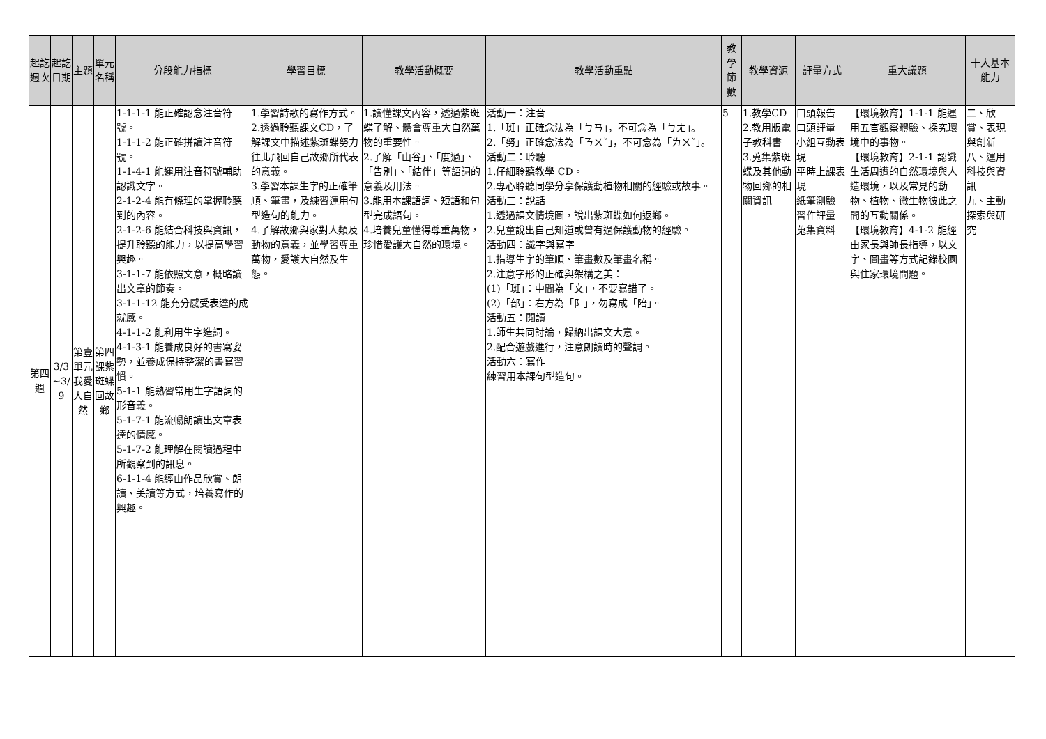| 起訖週次 | 起訖日期 | 主題 | 單元名稱 | 分段能力指標 | 學習目標 | 教學活動概要 | 教學活動重點 | 教學節數 | 教學資源 | 評量方式 | 重大議題 | 十大基本能力 |
| --- | --- | --- | --- | --- | --- | --- | --- | --- | --- | --- | --- | --- |
| 第四週 | 3/3 ~3/ 9 | 第壹單元我愛大自然 | 第四課紫斑蝶回故鄉 | 1-1-1-1 能正確認念注音符號。 1-1-1-2 能正確拼讀注音符號。 1-1-4-1 能運用注音符號輔助認識文字。 2-1-2-4 能有條理的掌握聆聽到的內容。 2-1-2-6 能結合科技與資訊，提升聆聽的能力，以提高學習興趣。 3-1-1-7 能依照文意，概略讀出文章的節奏。 3-1-1-12 能充分感受表達的成就感。 4-1-1-2 能利用生字造詞。 4-1-3-1 能養成良好的書寫姿勢，並養成保持整潔的書寫習慣。 5-1-1 能熟習常用生字語詞的形音義。 5-1-7-1 能流暢朗讀出文章表達的情感。 5-1-7-2 能理解在閱讀過程中所觀察到的訊息。 6-1-1-4 能經由作品欣賞、朗讀、美讀等方式，培養寫作的興趣。 | 1.學習詩歌的寫作方式。 2.透過聆聽課文CD，了解課文中描述紫斑蝶努力往北飛回自己故鄉所代表的意義。 3.學習本課生字的正確筆順、筆畫，及練習運用句型造句的能力。 4.了解故鄉與家對人類及動物的意義，並學習尊重萬物，愛護大自然及生態。 | 1.讀懂課文內容，透過紫斑蝶了解、體會尊重大自然萬物的重要性。 2.了解「山谷」、「度過」、「告別」、「結伴」等語詞的意義及用法。 3.能用本課語詞、短語和句型完成語句。 4.培養兒童懂得尊重萬物，珍惜愛護大自然的環境。 | 活動一：注音 1.「斑」正確念法為「ㄅㄢ」，不可念為「ㄅㄤ」。 2.「努」正確念法為「ㄋㄨˇ」，不可念為「ㄌㄨˇ」。 活動二：聆聽 1.仔細聆聽教學 CD。 2.專心聆聽同學分享保護動植物相關的經驗或故事。 活動三：說話 1.透過課文情境圖，說出紫斑蝶如何返鄉。 2.兒童說出自己知道或曾有過保護動物的經驗。 活動四：識字與寫字 1.指導生字的筆順、筆畫數及筆畫名稱。 2.注意字形的正確與架構之美： (1)「斑」：中間為「文」，不要寫錯了。 (2)「部」：右方為「阝」，勿寫成「陪」。 活動五：閱讀 1.師生共同討論，歸納出課文大意。 2.配合遊戲進行，注意朗讀時的聲調。 活動六：寫作 練習用本課句型造句。 | 5 | 1.教學CD 2.教用版電子教科書 3.蒐集紫斑蝶及其他動物回鄉的相關資訊 | 口頭報告 口頭評量 小組互動表現 平時上課表現 紙筆測驗 習作評量 蒐集資料 | 【環境教育】1-1-1 能運用五官觀察體驗、探究環境中的事物。 【環境教育】2-1-1 認識生活周遭的自然環境與人造環境，以及常見的動物、植物、微生物彼此之間的互動關係。 【環境教育】4-1-2 能經由家長與師長指導，以文字、圖畫等方式記錄校園與住家環境問題。 | 二、欣賞、表現與創新 八、運用科技與資訊 九、主動探索與研究 |